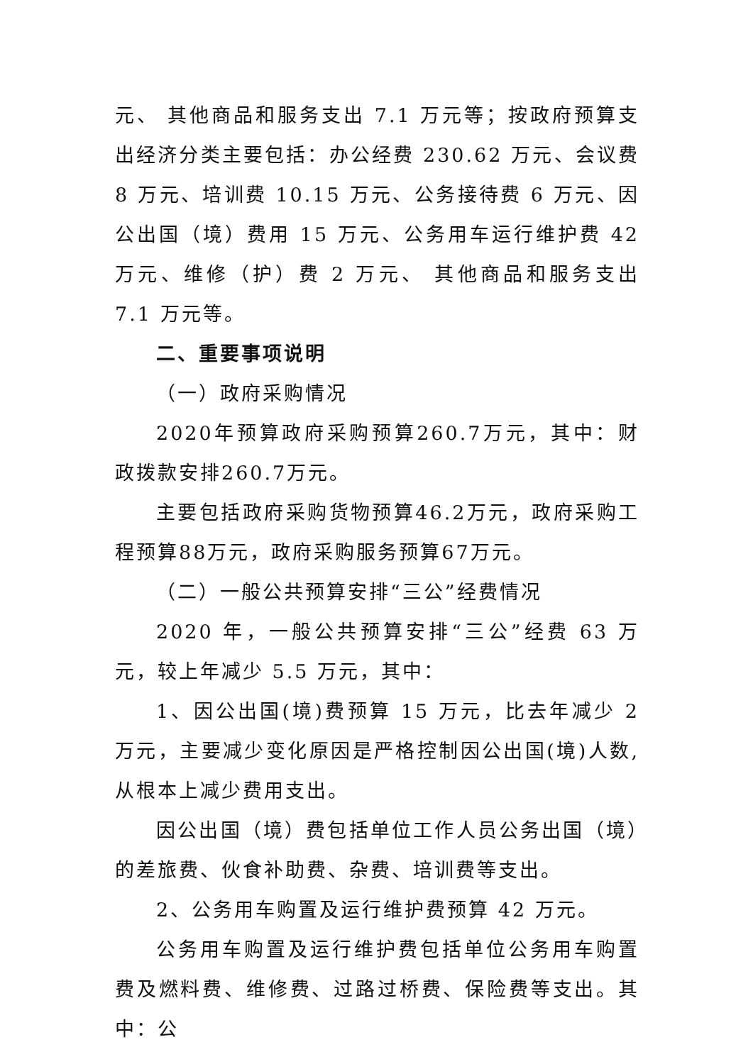元、 其他商品和服务支出 7.1 万元等；按政府预算支出经济分类主要包括：办公经费 230.62 万元、会议费 8 万元、培训费 10.15 万元、公务接待费 6 万元、因公出国（境）费用 15 万元、公务用车运行维护费 42 万元、维修（护）费 2 万元、 其他商品和服务支出 7.1 万元等。
二、重要事项说明
（一）政府采购情况
2020年预算政府采购预算260.7万元，其中：财政拨款安排260.7万元。
主要包括政府采购货物预算46.2万元，政府采购工程预算88万元，政府采购服务预算67万元。
（二）一般公共预算安排“三公”经费情况
2020 年，一般公共预算安排“三公”经费 63 万元，较上年减少 5.5 万元，其中：
1、因公出国(境)费预算 15 万元，比去年减少 2 万元，主要减少变化原因是严格控制因公出国(境)人数,从根本上减少费用支出。
因公出国（境）费包括单位工作人员公务出国（境）的差旅费、伙食补助费、杂费、培训费等支出。
2、公务用车购置及运行维护费预算 42 万元。
公务用车购置及运行维护费包括单位公务用车购置费及燃料费、维修费、过路过桥费、保险费等支出。其中：公